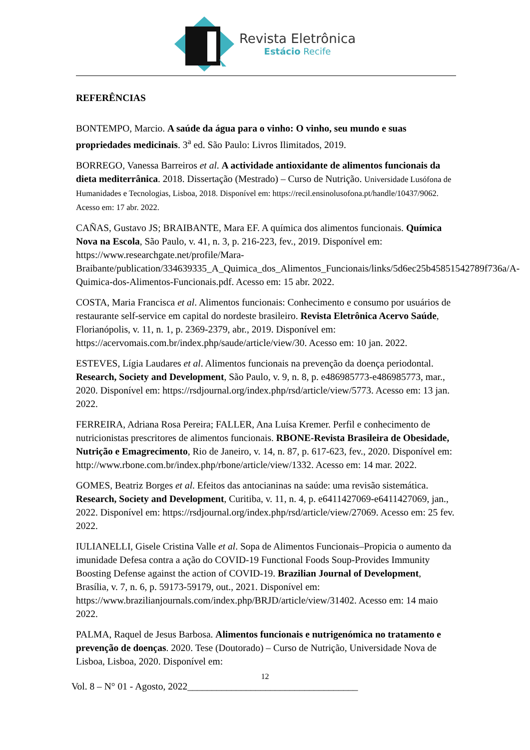Revista Eletrônica
Estácio Recife
REFERÊNCIAS
BONTEMPO, Marcio. A saúde da água para o vinho: O vinho, seu mundo e suas propriedades medicinais. 3<sup>a</sup> ed. São Paulo: Livros Ilimitados, 2019.
BORREGO, Vanessa Barreiros et al. A actividade antioxidante de alimentos funcionais da dieta mediterrânica. 2018. Dissertação (Mestrado) – Curso de Nutrição. Universidade Lusófona de Humanidades e Tecnologias, Lisboa, 2018. Disponível em: https://recil.ensinolusofona.pt/handle/10437/9062. Acesso em: 17 abr. 2022.
CAÑAS, Gustavo JS; BRAIBANTE, Mara EF. A química dos alimentos funcionais. Química Nova na Escola, São Paulo, v. 41, n. 3, p. 216-223, fev., 2019. Disponível em: https://www.researchgate.net/profile/Mara-Braibante/publication/334639335_A_Quimica_dos_Alimentos_Funcionais/links/5d6ec25b45851542789f736a/A-Quimica-dos-Alimentos-Funcionais.pdf. Acesso em: 15 abr. 2022.
COSTA, Maria Francisca et al. Alimentos funcionais: Conhecimento e consumo por usuários de restaurante self-service em capital do nordeste brasileiro. Revista Eletrônica Acervo Saúde, Florianópolis, v. 11, n. 1, p. 2369-2379, abr., 2019. Disponível em: https://acervomais.com.br/index.php/saude/article/view/30. Acesso em: 10 jan. 2022.
ESTEVES, Lígia Laudares et al. Alimentos funcionais na prevenção da doença periodontal. Research, Society and Development, São Paulo, v. 9, n. 8, p. e486985773-e486985773, mar., 2020. Disponível em: https://rsdjournal.org/index.php/rsd/article/view/5773. Acesso em: 13 jan. 2022.
FERREIRA, Adriana Rosa Pereira; FALLER, Ana Luísa Kremer. Perfil e conhecimento de nutricionistas prescritores de alimentos funcionais. RBONE-Revista Brasileira de Obesidade, Nutrição e Emagrecimento, Rio de Janeiro, v. 14, n. 87, p. 617-623, fev., 2020. Disponível em: http://www.rbone.com.br/index.php/rbone/article/view/1332. Acesso em: 14 mar. 2022.
GOMES, Beatriz Borges et al. Efeitos das antocianinas na saúde: uma revisão sistemática. Research, Society and Development, Curitiba, v. 11, n. 4, p. e6411427069-e6411427069, jan., 2022. Disponível em: https://rsdjournal.org/index.php/rsd/article/view/27069. Acesso em: 25 fev. 2022.
IULIANELLI, Gisele Cristina Valle et al. Sopa de Alimentos Funcionais–Propicia o aumento da imunidade Defesa contra a ação do COVID-19 Functional Foods Soup-Provides Immunity Boosting Defense against the action of COVID-19. Brazilian Journal of Development, Brasília, v. 7, n. 6, p. 59173-59179, out., 2021. Disponível em: https://www.brazilianjournals.com/index.php/BRJD/article/view/31402. Acesso em: 14 maio 2022.
PALMA, Raquel de Jesus Barbosa. Alimentos funcionais e nutrigenómica no tratamento e prevenção de doenças. 2020. Tese (Doutorado) – Curso de Nutrição, Universidade Nova de Lisboa, Lisboa, 2020. Disponível em:
12
Vol. 8 – N° 01 - Agosto, 2022___________________________________